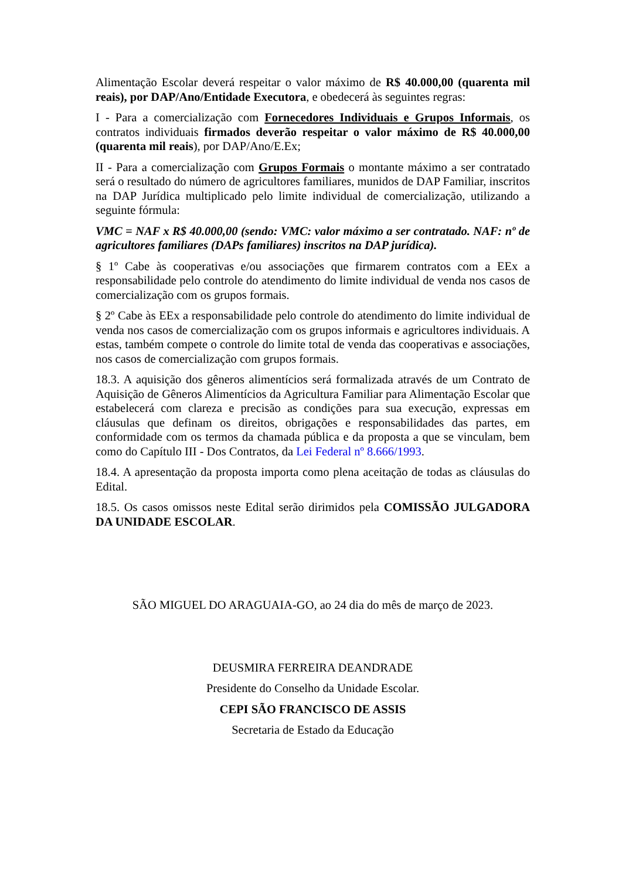Alimentação Escolar deverá respeitar o valor máximo de R$ 40.000,00 (quarenta mil reais), por DAP/Ano/Entidade Executora, e obedecerá às seguintes regras:
I - Para a comercialização com Fornecedores Individuais e Grupos Informais, os contratos individuais firmados deverão respeitar o valor máximo de R$ 40.000,00 (quarenta mil reais), por DAP/Ano/E.Ex;
II - Para a comercialização com Grupos Formais o montante máximo a ser contratado será o resultado do número de agricultores familiares, munidos de DAP Familiar, inscritos na DAP Jurídica multiplicado pelo limite individual de comercialização, utilizando a seguinte fórmula:
VMC = NAF x R$ 40.000,00 (sendo: VMC: valor máximo a ser contratado. NAF: nº de agricultores familiares (DAPs familiares) inscritos na DAP jurídica).
§ 1º Cabe às cooperativas e/ou associações que firmarem contratos com a EEx a responsabilidade pelo controle do atendimento do limite individual de venda nos casos de comercialização com os grupos formais.
§ 2º Cabe às EEx a responsabilidade pelo controle do atendimento do limite individual de venda nos casos de comercialização com os grupos informais e agricultores individuais. A estas, também compete o controle do limite total de venda das cooperativas e associações, nos casos de comercialização com grupos formais.
18.3. A aquisição dos gêneros alimentícios será formalizada através de um Contrato de Aquisição de Gêneros Alimentícios da Agricultura Familiar para Alimentação Escolar que estabelecerá com clareza e precisão as condições para sua execução, expressas em cláusulas que definam os direitos, obrigações e responsabilidades das partes, em conformidade com os termos da chamada pública e da proposta a que se vinculam, bem como do Capítulo III - Dos Contratos, da Lei Federal nº 8.666/1993.
18.4. A apresentação da proposta importa como plena aceitação de todas as cláusulas do Edital.
18.5. Os casos omissos neste Edital serão dirimidos pela COMISSÃO JULGADORA DA UNIDADE ESCOLAR.
SÃO MIGUEL DO ARAGUAIA-GO, ao 24 dia do mês de março de 2023.
DEUSMIRA FERREIRA DEANDRADE
Presidente do Conselho da Unidade Escolar.
CEPI SÃO FRANCISCO DE ASSIS
Secretaria de Estado da Educação